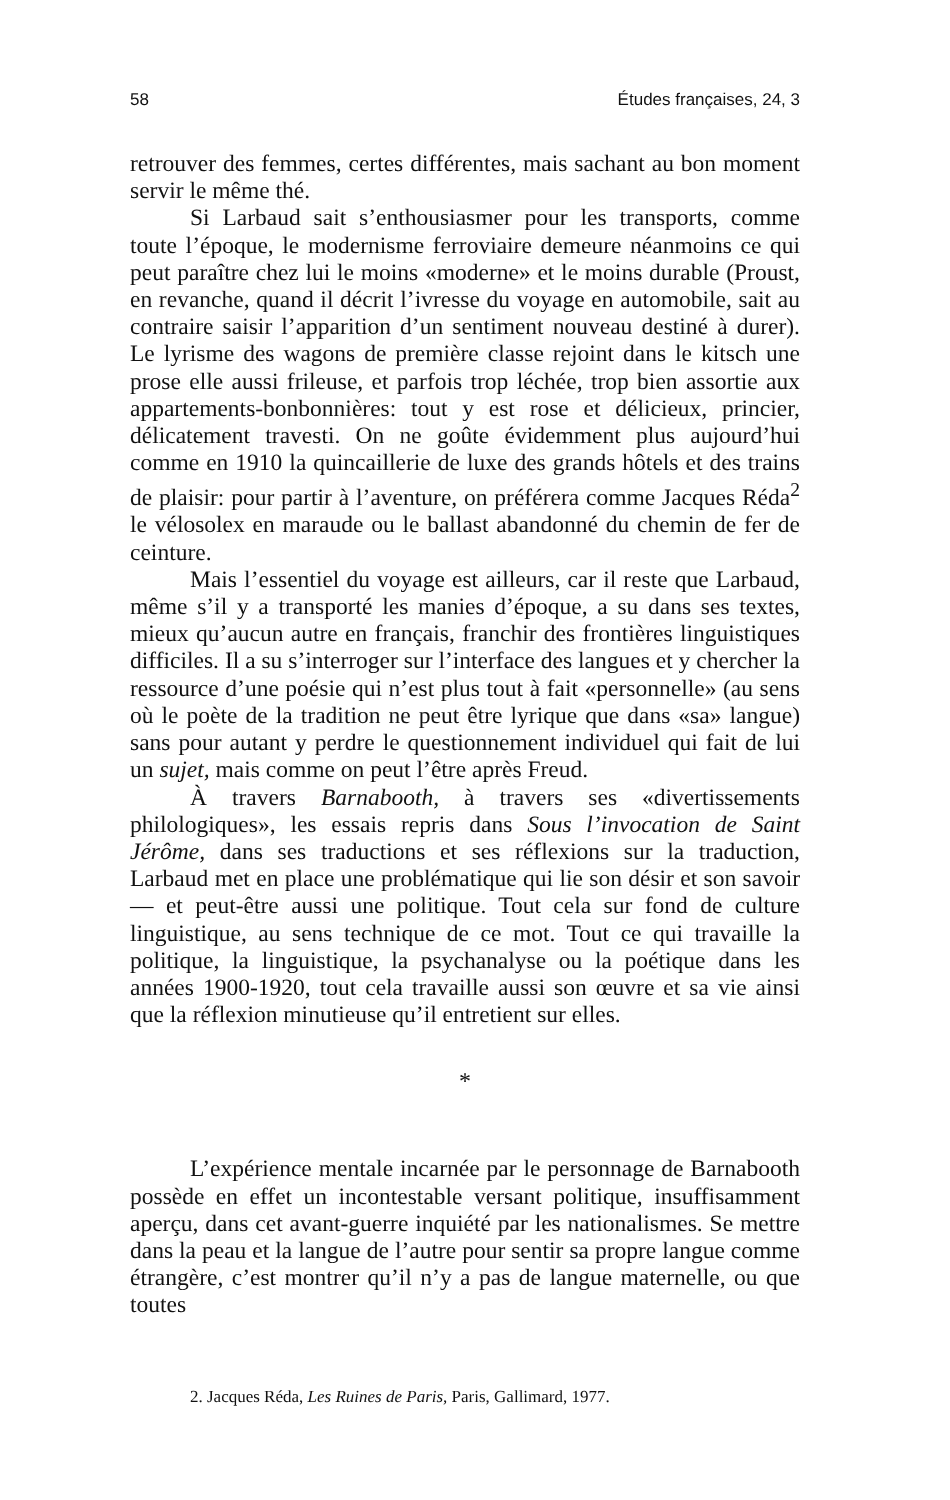58 Études françaises, 24, 3
retrouver des femmes, certes différentes, mais sachant au bon moment servir le même thé.
Si Larbaud sait s’enthousiasmer pour les transports, comme toute l’époque, le modernisme ferroviaire demeure néanmoins ce qui peut paraître chez lui le moins «moderne» et le moins durable (Proust, en revanche, quand il décrit l’ivresse du voyage en automobile, sait au contraire saisir l’apparition d’un sentiment nouveau destiné à durer). Le lyrisme des wagons de première classe rejoint dans le kitsch une prose elle aussi frileuse, et parfois trop léchée, trop bien assortie aux appartements-bonbonnières: tout y est rose et délicieux, princier, délicatement travesti. On ne goûte évidemment plus aujourd’hui comme en 1910 la quincaillerie de luxe des grands hôtels et des trains de plaisir: pour partir à l’aventure, on préférera comme Jacques Réda<sup>2</sup> le vélosolex en maraude ou le ballast abandonné du chemin de fer de ceinture.
Mais l’essentiel du voyage est ailleurs, car il reste que Larbaud, même s’il y a transporté les manies d’époque, a su dans ses textes, mieux qu’aucun autre en français, franchir des frontières linguistiques difficiles. Il a su s’interroger sur l’interface des langues et y chercher la ressource d’une poésie qui n’est plus tout à fait «personnelle» (au sens où le poète de la tradition ne peut être lyrique que dans «sa» langue) sans pour autant y perdre le questionnement individuel qui fait de lui un sujet, mais comme on peut l’être après Freud.
À travers Barnabooth, à travers ses «divertissements philologiques», les essais repris dans Sous l’invocation de Saint Jérôme, dans ses traductions et ses réflexions sur la traduction, Larbaud met en place une problématique qui lie son désir et son savoir — et peut-être aussi une politique. Tout cela sur fond de culture linguistique, au sens technique de ce mot. Tout ce qui travaille la politique, la linguistique, la psychanalyse ou la poétique dans les années 1900-1920, tout cela travaille aussi son œuvre et sa vie ainsi que la réflexion minutieuse qu’il entretient sur elles.
*
L’expérience mentale incarnée par le personnage de Barnabooth possède en effet un incontestable versant politique, insuffisamment aperçu, dans cet avant-guerre inquiété par les nationalismes. Se mettre dans la peau et la langue de l’autre pour sentir sa propre langue comme étrangère, c’est montrer qu’il n’y a pas de langue maternelle, ou que toutes
2. Jacques Réda, Les Ruines de Paris, Paris, Gallimard, 1977.